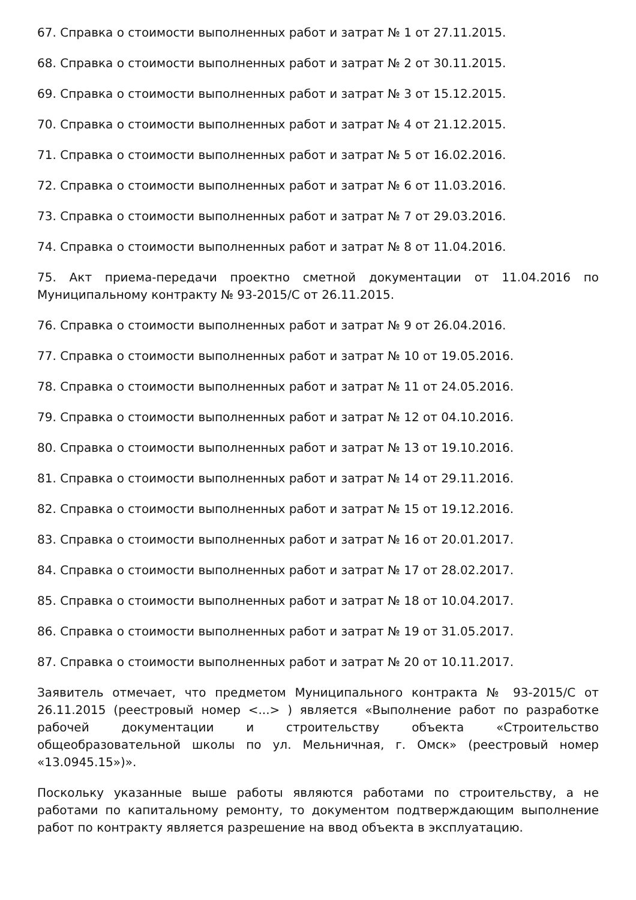67. Справка о стоимости выполненных работ и затрат № 1 от 27.11.2015.
68. Справка о стоимости выполненных работ и затрат № 2 от 30.11.2015.
69. Справка о стоимости выполненных работ и затрат № 3 от 15.12.2015.
70. Справка о стоимости выполненных работ и затрат № 4 от 21.12.2015.
71. Справка о стоимости выполненных работ и затрат № 5 от 16.02.2016.
72. Справка о стоимости выполненных работ и затрат № 6 от 11.03.2016.
73. Справка о стоимости выполненных работ и затрат № 7 от 29.03.2016.
74. Справка о стоимости выполненных работ и затрат № 8 от 11.04.2016.
75. Акт приема-передачи проектно сметной документации от 11.04.2016 по Муниципальному контракту № 93-2015/С от 26.11.2015.
76. Справка о стоимости выполненных работ и затрат № 9 от 26.04.2016.
77. Справка о стоимости выполненных работ и затрат № 10 от 19.05.2016.
78. Справка о стоимости выполненных работ и затрат № 11 от 24.05.2016.
79. Справка о стоимости выполненных работ и затрат № 12 от 04.10.2016.
80. Справка о стоимости выполненных работ и затрат № 13 от 19.10.2016.
81. Справка о стоимости выполненных работ и затрат № 14 от 29.11.2016.
82. Справка о стоимости выполненных работ и затрат № 15 от 19.12.2016.
83. Справка о стоимости выполненных работ и затрат № 16 от 20.01.2017.
84. Справка о стоимости выполненных работ и затрат № 17 от 28.02.2017.
85. Справка о стоимости выполненных работ и затрат № 18 от 10.04.2017.
86. Справка о стоимости выполненных работ и затрат № 19 от 31.05.2017.
87. Справка о стоимости выполненных работ и затрат № 20 от 10.11.2017.
Заявитель отмечает, что предметом Муниципального контракта № 93-2015/С от 26.11.2015 (реестровый номер <...> ) является «Выполнение работ по разработке рабочей документации и строительству объекта «Строительство общеобразовательной школы по ул. Мельничная, г. Омск» (реестровый номер «13.0945.15»)».
Поскольку указанные выше работы являются работами по строительству, а не работами по капитальному ремонту, то документом подтверждающим выполнение работ по контракту является разрешение на ввод объекта в эксплуатацию.